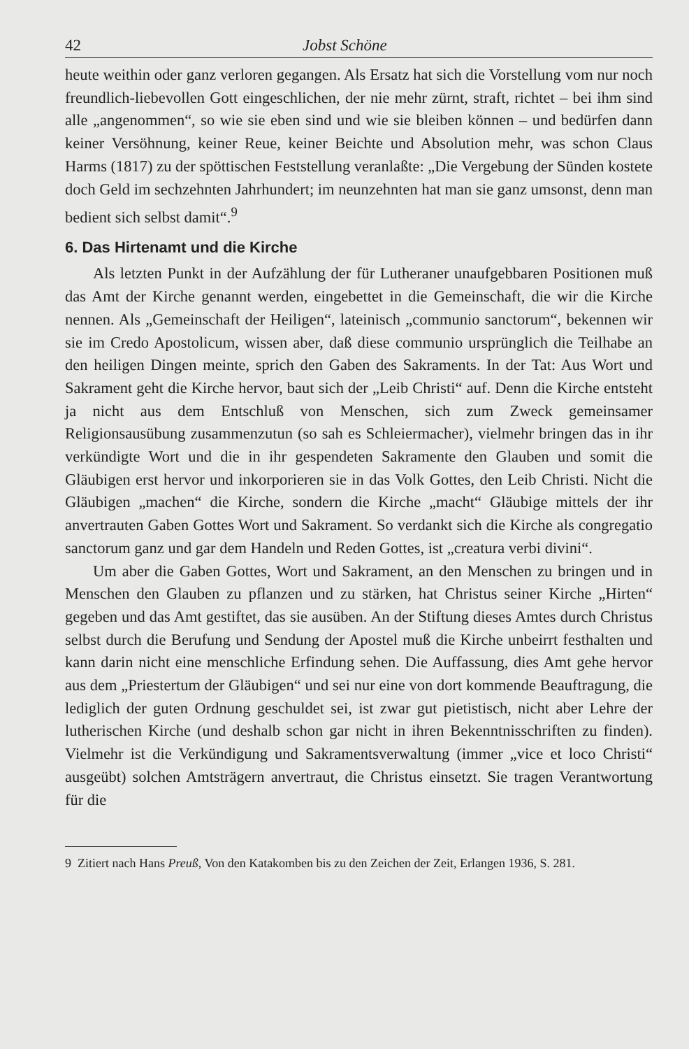42 Jobst Schöne
heute weithin oder ganz verloren gegangen. Als Ersatz hat sich die Vorstellung vom nur noch freundlich-liebevollen Gott eingeschlichen, der nie mehr zürnt, straft, richtet – bei ihm sind alle „angenommen“, so wie sie eben sind und wie sie bleiben können – und bedürfen dann keiner Versöhnung, keiner Reue, keiner Beichte und Absolution mehr, was schon Claus Harms (1817) zu der spöttischen Feststellung veranlaßte: „Die Vergebung der Sünden kostete doch Geld im sechzehnten Jahrhundert; im neunzehnten hat man sie ganz umsonst, denn man bedient sich selbst damit“.<sup>9</sup>
6. Das Hirtenamt und die Kirche
Als letzten Punkt in der Aufzählung der für Lutheraner unaufgebbaren Positionen muß das Amt der Kirche genannt werden, eingebettet in die Gemeinschaft, die wir die Kirche nennen. Als „Gemeinschaft der Heiligen“, lateinisch „communio sanctorum“, bekennen wir sie im Credo Apostolicum, wissen aber, daß diese communio ursprünglich die Teilhabe an den heiligen Dingen meinte, sprich den Gaben des Sakraments. In der Tat: Aus Wort und Sakrament geht die Kirche hervor, baut sich der „Leib Christi“ auf. Denn die Kirche entsteht ja nicht aus dem Entschluß von Menschen, sich zum Zweck gemeinsamer Religionsausübung zusammenzutun (so sah es Schleiermacher), vielmehr bringen das in ihr verkündigte Wort und die in ihr gespendeten Sakramente den Glauben und somit die Gläubigen erst hervor und inkorporieren sie in das Volk Gottes, den Leib Christi. Nicht die Gläubigen „machen“ die Kirche, sondern die Kirche „macht“ Gläubige mittels der ihr anvertrauten Gaben Gottes Wort und Sakrament. So verdankt sich die Kirche als congregatio sanctorum ganz und gar dem Handeln und Reden Gottes, ist „creatura verbi divini“.
Um aber die Gaben Gottes, Wort und Sakrament, an den Menschen zu bringen und in Menschen den Glauben zu pflanzen und zu stärken, hat Christus seiner Kirche „Hirten“ gegeben und das Amt gestiftet, das sie ausüben. An der Stiftung dieses Amtes durch Christus selbst durch die Berufung und Sendung der Apostel muß die Kirche unbeirrt festhalten und kann darin nicht eine menschliche Erfindung sehen. Die Auffassung, dies Amt gehe hervor aus dem „Priestertum der Gläubigen“ und sei nur eine von dort kommende Beauftragung, die lediglich der guten Ordnung geschuldet sei, ist zwar gut pietistisch, nicht aber Lehre der lutherischen Kirche (und deshalb schon gar nicht in ihren Bekenntnisschriften zu finden). Vielmehr ist die Verkündigung und Sakramentsverwaltung (immer „vice et loco Christi“ ausgeübt) solchen Amtsträgern anvertraut, die Christus einsetzt. Sie tragen Verantwortung für die
9 Zitiert nach Hans Preuß, Von den Katakomben bis zu den Zeichen der Zeit, Erlangen 1936, S. 281.